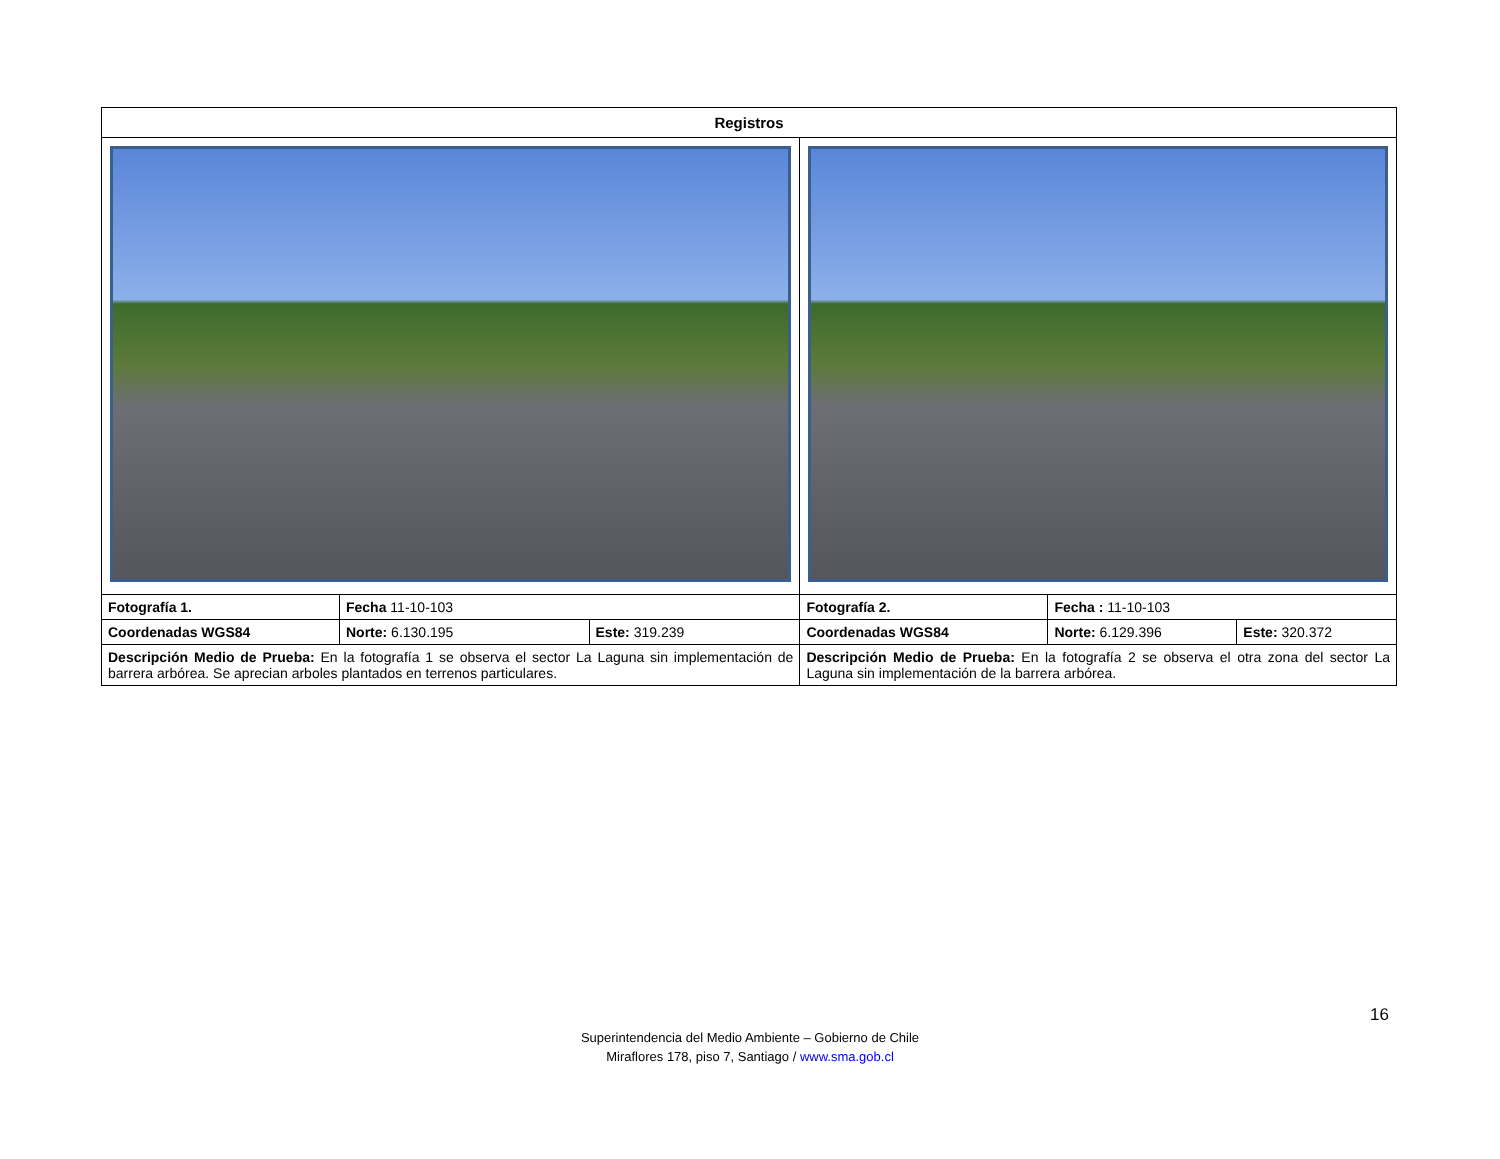| Registros | | | | | |
| --- | --- | --- | --- | --- | --- |
| Fotografía 1. | Fecha 11-10-103 | | Fotografía 2. | Fecha : 11-10-103 | |
| Coordenadas WGS84 | Norte: 6.130.195 | Este: 319.239 | Coordenadas WGS84 | Norte: 6.129.396 | Este: 320.372 |
| Descripción Medio de Prueba: En la fotografía 1 se observa el sector La Laguna sin implementación de barrera arbórea. Se aprecian arboles plantados en terrenos particulares. | | | Descripción Medio de Prueba: En la fotografía 2 se observa el otra zona del sector La Laguna sin implementación de la barrera arbórea. | | |
16
Superintendencia del Medio Ambiente – Gobierno de Chile
Miraflores 178, piso 7, Santiago / www.sma.gob.cl